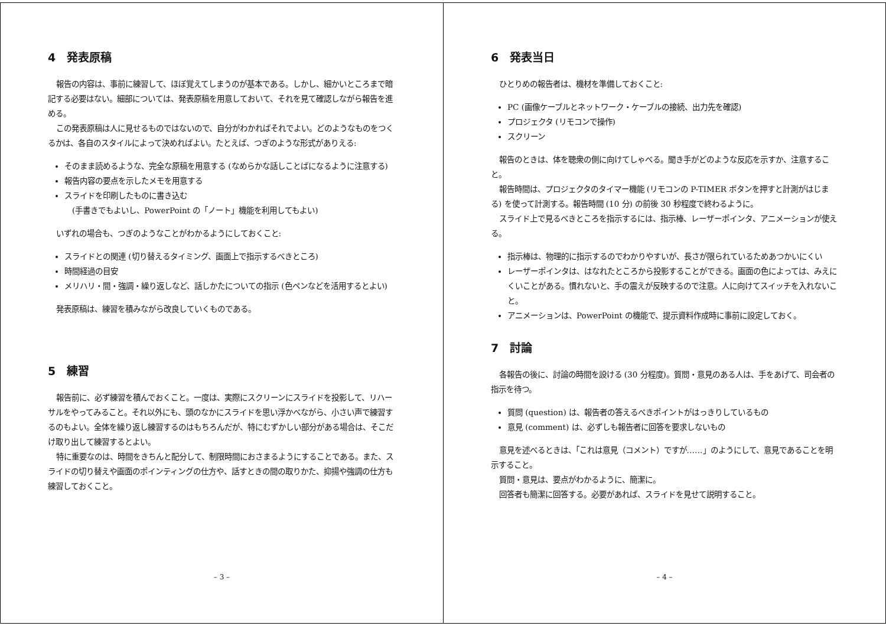4　発表原稿
報告の内容は、事前に練習して、ほぼ覚えてしまうのが基本である。しかし、細かいところまで暗記する必要はない。細部については、発表原稿を用意しておいて、それを見て確認しながら報告を進める。
この発表原稿は人に見せるものではないので、自分がわかればそれでよい。どのようなものをつくるかは、各自のスタイルによって決めればよい。たとえば、つぎのような形式がありえる:
そのまま読めるような、完全な原稿を用意する (なめらかな話しことばになるように注意する)
報告内容の要点を示したメモを用意する
スライドを印刷したものに書き込む
　(手書きでもよいし、PowerPoint の「ノート」機能を利用してもよい)
いずれの場合も、つぎのようなことがわかるようにしておくこと:
スライドとの関連 (切り替えるタイミング、画面上で指示するべきところ)
時間経過の目安
メリハリ・間・強調・繰り返しなど、話しかたについての指示 (色ペンなどを活用するとよい)
発表原稿は、練習を積みながら改良していくものである。
5　練習
報告前に、必ず練習を積んでおくこと。一度は、実際にスクリーンにスライドを投影して、リハーサルをやってみること。それ以外にも、頭のなかにスライドを思い浮かべながら、小さい声で練習するのもよい。全体を繰り返し練習するのはもちろんだが、特にむずかしい部分がある場合は、そこだけ取り出して練習するとよい。
特に重要なのは、時間をきちんと配分して、制限時間におさまるようにすることである。また、スライドの切り替えや画面のポインティングの仕方や、話すときの間の取りかた、抑揚や強調の仕方も練習しておくこと。
– 3 –
6　発表当日
ひとりめの報告者は、機材を準備しておくこと:
PC (画像ケーブルとネットワーク・ケーブルの接続、出力先を確認)
プロジェクタ (リモコンで操作)
スクリーン
報告のときは、体を聴衆の側に向けてしゃべる。聞き手がどのような反応を示すか、注意すること。
報告時間は、プロジェクタのタイマー機能 (リモコンの P-TIMER ボタンを押すと計測がはじまる) を使って計測する。報告時間 (10 分) の前後 30 秒程度で終わるように。
スライド上で見るべきところを指示するには、指示棒、レーザーポインタ、アニメーションが使える。
指示棒は、物理的に指示するのでわかりやすいが、長さが限られているためあつかいにくい
レーザーポインタは、はなれたところから投影することができる。画面の色によっては、みえにくいことがある。慣れないと、手の震えが反映するので注意。人に向けてスイッチを入れないこと。
アニメーションは、PowerPoint の機能で、提示資料作成時に事前に設定しておく。
7　討論
各報告の後に、討論の時間を設ける (30 分程度)。質問・意見のある人は、手をあげて、司会者の指示を待つ。
質問 (question) は、報告者の答えるべきポイントがはっきりしているもの
意見 (comment) は、必ずしも報告者に回答を要求しないもの
意見を述べるときは、「これは意見（コメント）ですが……」のようにして、意見であることを明示すること。
質問・意見は、要点がわかるように、簡潔に。
回答者も簡潔に回答する。必要があれば、スライドを見せて説明すること。
– 4 –